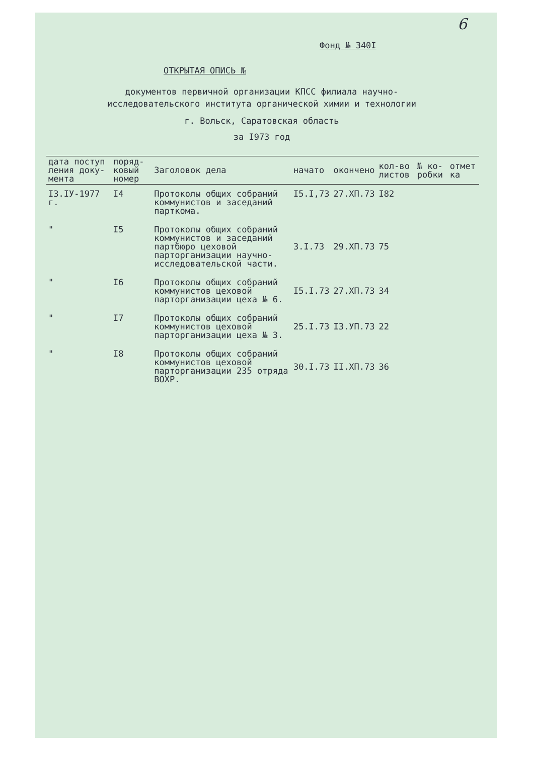6
Фонд № 340I
ОТКРЫТАЯ ОПИСЬ №
документов первичной организации КПСС филиала научно-исследовательского института органической химии и технологии
г. Вольск, Саратовская область
за I973 год
| дата поступ ления доку- мента | поряд- ковый номер | Заголовок дела | начато | окончено | кол-во листов | № ко- робки | отмет ка |
| --- | --- | --- | --- | --- | --- | --- | --- |
| I3.IУ-1977 г. | I4 | Протоколы общих собраний коммунистов и заседаний парткома. | I5.I,73 | 27.XП.73 | I82 | | |
| " | I5 | Протоколы общих собраний коммунистов и заседаний партбюро цеховой парторганизации научно-исследовательской части. | 3.I.73 | 29.XП.73 | 75 | | |
| " | I6 | Протоколы общих собраний коммунистов цеховой парторганизации цеха № 6. | I5.I.73 | 27.XП.73 | 34 | | |
| " | I7 | Протоколы общих собраний коммунистов цеховой парторганизации цеха № 3. | 25.I.73 | I3.УП.73 | 22 | | |
| " | I8 | Протоколы общих собраний коммунистов цеховой парторганизации 235 отряда ВОХР. | 30.I.73 | II.XП.73 | 36 | | |